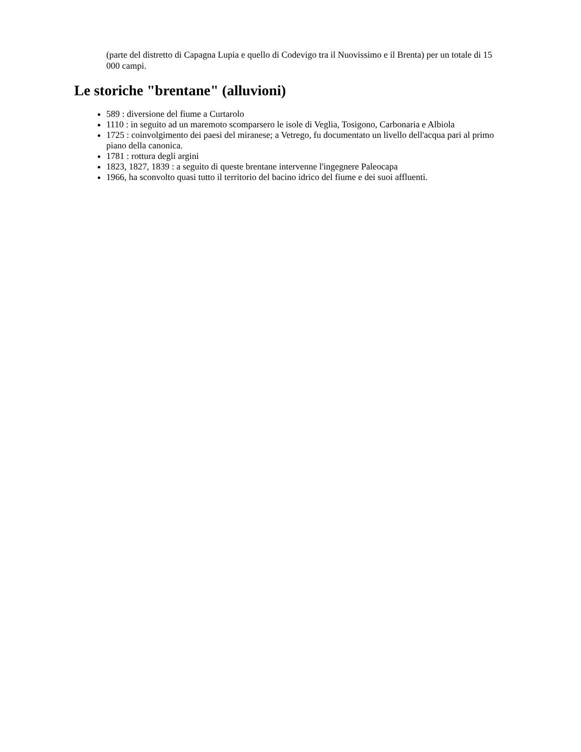(parte del distretto di Capagna Lupia e quello di Codevigo tra il Nuovissimo e il Brenta) per un totale di 15 000 campi.
Le storiche "brentane" (alluvioni)
589 : diversione del fiume a Curtarolo
1110 : in seguito ad un maremoto scomparsero le isole di Veglia, Tosigono, Carbonaria e Albiola
1725 : coinvolgimento dei paesi del miranese; a Vetrego, fu documentato un livello dell'acqua pari al primo piano della canonica.
1781 : rottura degli argini
1823, 1827, 1839 : a seguito di queste brentane intervenne l'ingegnere Paleocapa
1966, ha sconvolto quasi tutto il territorio del bacino idrico del fiume e dei suoi affluenti.